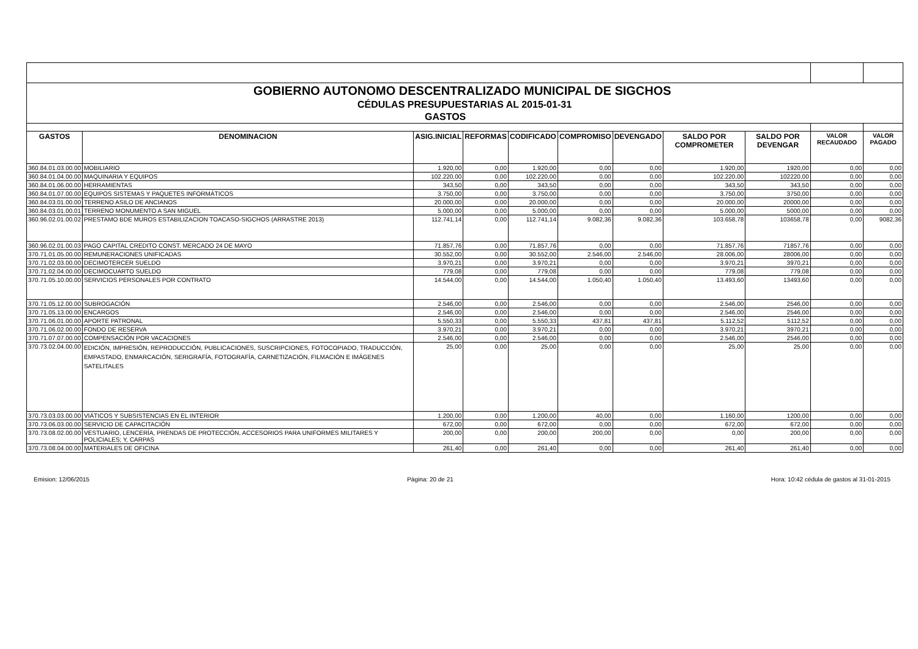| GOBIERNO AUTONOMO DESCENTRALIZADO MUNICIPAL DE SIGCHOS | | | | | | | | | | |
| CÉDULAS PRESUPUESTARIAS AL 2015-01-31 | | | | | | | | | | |
| GASTOS | | | | | | | | | | |
| GASTOS | DENOMINACION | ASIG.INICIAL | REFORMAS | CODIFICADO | COMPROMISO | DEVENGADO | SALDO POR COMPROMETER | SALDO POR DEVENGAR | VALOR RECAUDADO | VALOR PAGADO |
| 360.84.01.03.00.00 | MOBILIARIO | 1.920,00 | 0,00 | 1.920,00 | 0,00 | 0,00 | 1.920,00 | 1920,00 | 0,00 | 0,00 |
| 360.84.01.04.00.00 | MAQUINARIA Y EQUIPOS | 102.220,00 | 0,00 | 102.220,00 | 0,00 | 0,00 | 102.220,00 | 102220,00 | 0,00 | 0,00 |
| 360.84.01.06.00.00 | HERRAMIENTAS | 343,50 | 0,00 | 343,50 | 0,00 | 0,00 | 343,50 | 343,50 | 0,00 | 0,00 |
| 360.84.01.07.00.00 | EQUIPOS SISTEMAS Y PAQUETES INFORMÁTICOS | 3.750,00 | 0,00 | 3.750,00 | 0,00 | 0,00 | 3.750,00 | 3750,00 | 0,00 | 0,00 |
| 360.84.03.01.00.00 | TERRENO ASILO DE ANCIANOS | 20.000,00 | 0,00 | 20.000,00 | 0,00 | 0,00 | 20.000,00 | 20000,00 | 0,00 | 0,00 |
| 360.84.03.01.00.01 | TERRENO MONUMENTO A SAN MIGUEL | 5.000,00 | 0,00 | 5.000,00 | 0,00 | 0,00 | 5.000,00 | 5000,00 | 0,00 | 0,00 |
| 360.96.02.01.00.02 | PRESTAMO BDE MUROS ESTABILIZACION TOACASO-SIGCHOS (ARRASTRE 2013) | 112.741,14 | 0,00 | 112.741,14 | 9.082,36 | 9.082,36 | 103.658,78 | 103658,78 | 0,00 | 9082,36 |
| 360.96.02.01.00.03 | PAGO CAPITAL CREDITO CONST. MERCADO 24 DE MAYO | 71.857,76 | 0,00 | 71.857,76 | 0,00 | 0,00 | 71.857,76 | 71857,76 | 0,00 | 0,00 |
| 370.71.01.05.00.00 | REMUNERACIONES UNIFICADAS | 30.552,00 | 0,00 | 30.552,00 | 2.546,00 | 2.546,00 | 28.006,00 | 28006,00 | 0,00 | 0,00 |
| 370.71.02.03.00.00 | DECIMOTERCER SUELDO | 3.970,21 | 0,00 | 3.970,21 | 0,00 | 0,00 | 3.970,21 | 3970,21 | 0,00 | 0,00 |
| 370.71.02.04.00.00 | DECIMOCUARTO SUELDO | 779,08 | 0,00 | 779,08 | 0,00 | 0,00 | 779,08 | 779,08 | 0,00 | 0,00 |
| 370.71.05.10.00.00 | SERVICIOS PERSONALES POR CONTRATO | 14.544,00 | 0,00 | 14.544,00 | 1.050,40 | 1.050,40 | 13.493,60 | 13493,60 | 0,00 | 0,00 |
| 370.71.05.12.00.00 | SUBROGACIÓN | 2.546,00 | 0,00 | 2.546,00 | 0,00 | 0,00 | 2.546,00 | 2546,00 | 0,00 | 0,00 |
| 370.71.05.13.00.00 | ENCARGOS | 2.546,00 | 0,00 | 2.546,00 | 0,00 | 0,00 | 2.546,00 | 2546,00 | 0,00 | 0,00 |
| 370.71.06.01.00.00 | APORTE PATRONAL | 5.550,33 | 0,00 | 5.550,33 | 437,81 | 437,81 | 5.112,52 | 5112,52 | 0,00 | 0,00 |
| 370.71.06.02.00.00 | FONDO DE RESERVA | 3.970,21 | 0,00 | 3.970,21 | 0,00 | 0,00 | 3.970,21 | 3970,21 | 0,00 | 0,00 |
| 370.71.07.07.00.00 | COMPENSACIÓN POR VACACIONES | 2.546,00 | 0,00 | 2.546,00 | 0,00 | 0,00 | 2.546,00 | 2546,00 | 0,00 | 0,00 |
| 370.73.02.04.00.00 | EDICIÓN, IMPRESIÓN, REPRODUCCIÓN, PUBLICACIONES, SUSCRIPCIONES, FOTOCOPIADO, TRADUCCIÓN, EMPASTADO, ENMARCACIÓN, SERIGRAFÍA, FOTOGRAFÍA, CARNETIZACIÓN, FILMACIÓN E IMÁGENES SATELITALES | 25,00 | 0,00 | 25,00 | 0,00 | 0,00 | 25,00 | 25,00 | 0,00 | 0,00 |
| 370.73.03.03.00.00 | VIÁTICOS Y SUBSISTENCIAS EN EL INTERIOR | 1.200,00 | 0,00 | 1.200,00 | 40,00 | 0,00 | 1.160,00 | 1200,00 | 0,00 | 0,00 |
| 370.73.06.03.00.00 | SERVICIO DE CAPACITACIÓN | 672,00 | 0,00 | 672,00 | 0,00 | 0,00 | 672,00 | 672,00 | 0,00 | 0,00 |
| 370.73.08.02.00.00 | VESTUARIO, LENCERÍA, PRENDAS DE PROTECCIÓN, ACCESORIOS PARA UNIFORMES MILITARES Y POLICIALES; Y, CARPAS | 200,00 | 0,00 | 200,00 | 200,00 | 0,00 | 0,00 | 200,00 | 0,00 | 0,00 |
| 370.73.08.04.00.00 | MATERIALES DE OFICINA | 261,40 | 0,00 | 261,40 | 0,00 | 0,00 | 261,40 | 261,40 | 0,00 | 0,00 |
Emision: 12/06/2015 Página: 20 de 21 Hora: 10:42 cédula de gastos al 31-01-2015